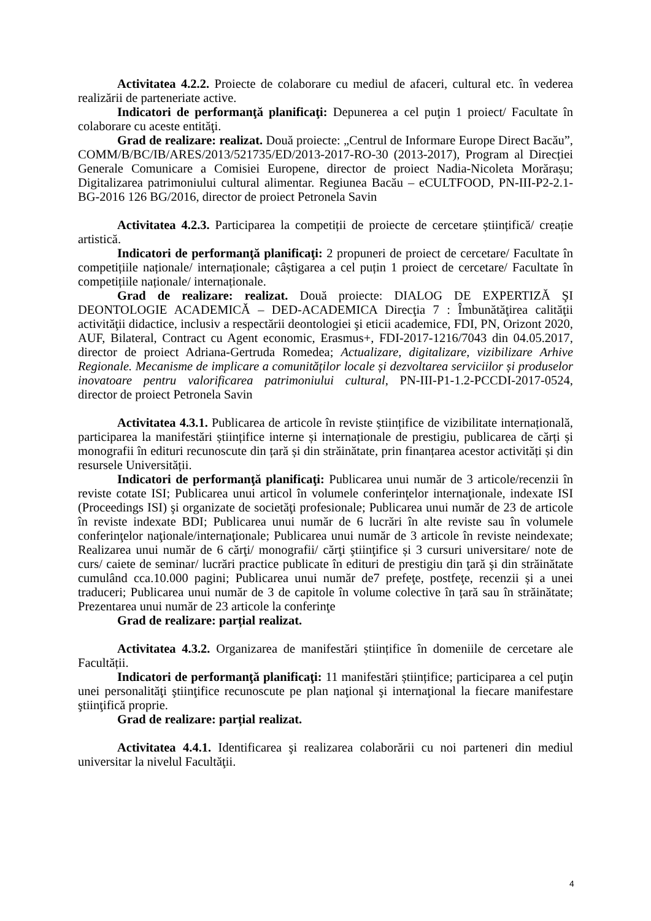Activitatea 4.2.2. Proiecte de colaborare cu mediul de afaceri, cultural etc. în vederea realizării de parteneriate active.
Indicatori de performanţă planificaţi: Depunerea a cel puţin 1 proiect/ Facultate în colaborare cu aceste entităţi.
Grad de realizare: realizat. Două proiecte: „Centrul de Informare Europe Direct Bacău”, COMM/B/BC/IB/ARES/2013/521735/ED/2013-2017-RO-30 (2013-2017), Program al Direcției Generale Comunicare a Comisiei Europene, director de proiect Nadia-Nicoleta Morărașu; Digitalizarea patrimoniului cultural alimentar. Regiunea Bacău – eCULTFOOD, PN-III-P2-2.1-BG-2016 126 BG/2016, director de proiect Petronela Savin
Activitatea 4.2.3. Participarea la competiții de proiecte de cercetare științifică/ creație artistică.
Indicatori de performanţă planificaţi: 2 propuneri de proiect de cercetare/ Facultate în competițiile naționale/ internaționale; câștigarea a cel puțin 1 proiect de cercetare/ Facultate în competițiile naționale/ internaționale.
Grad de realizare: realizat. Două proiecte: DIALOG DE EXPERTIZĂ ŞI DEONTOLOGIE ACADEMICĂ – DED-ACADEMICA Direcţia 7 : Îmbunătăţirea calităţii activităţii didactice, inclusiv a respectării deontologiei şi eticii academice, FDI, PN, Orizont 2020, AUF, Bilateral, Contract cu Agent economic, Erasmus+, FDI-2017-1216/7043 din 04.05.2017, director de proiect Adriana-Gertruda Romedea; Actualizare, digitalizare, vizibilizare Arhive Regionale. Mecanisme de implicare a comunităților locale și dezvoltarea serviciilor și produselor inovatoare pentru valorificarea patrimoniului cultural, PN-III-P1-1.2-PCCDI-2017-0524, director de proiect Petronela Savin
Activitatea 4.3.1. Publicarea de articole în reviste științifice de vizibilitate internațională, participarea la manifestări științifice interne și internaționale de prestigiu, publicarea de cărți și monografii în edituri recunoscute din țară și din străinătate, prin finanțarea acestor activități și din resursele Universității.
Indicatori de performanţă planificaţi: Publicarea unui număr de 3 articole/recenzii în reviste cotate ISI; Publicarea unui articol în volumele conferinţelor internaţionale, indexate ISI (Proceedings ISI) şi organizate de societăţi profesionale; Publicarea unui număr de 23 de articole în reviste indexate BDI; Publicarea unui număr de 6 lucrări în alte reviste sau în volumele conferinţelor naţionale/internaţionale; Publicarea unui număr de 3 articole în reviste neindexate; Realizarea unui număr de 6 cărţi/ monografii/ cărţi ştiinţifice și 3 cursuri universitare/ note de curs/ caiete de seminar/ lucrări practice publicate în edituri de prestigiu din ţară şi din străinătate cumulând cca.10.000 pagini; Publicarea unui număr de7 prefeţe, postfeţe, recenzii și a unei traduceri; Publicarea unui număr de 3 de capitole în volume colective în țară sau în străinătate; Prezentarea unui număr de 23 articole la conferinţe
Grad de realizare: parțial realizat.
Activitatea 4.3.2. Organizarea de manifestări științifice în domeniile de cercetare ale Facultății.
Indicatori de performanţă planificaţi: 11 manifestări științifice; participarea a cel puţin unei personalităţi ştiinţifice recunoscute pe plan naţional şi internaţional la fiecare manifestare ştiinţifică proprie.
Grad de realizare: parțial realizat.
Activitatea 4.4.1. Identificarea şi realizarea colaborării cu noi parteneri din mediul universitar la nivelul Facultăţii.
4